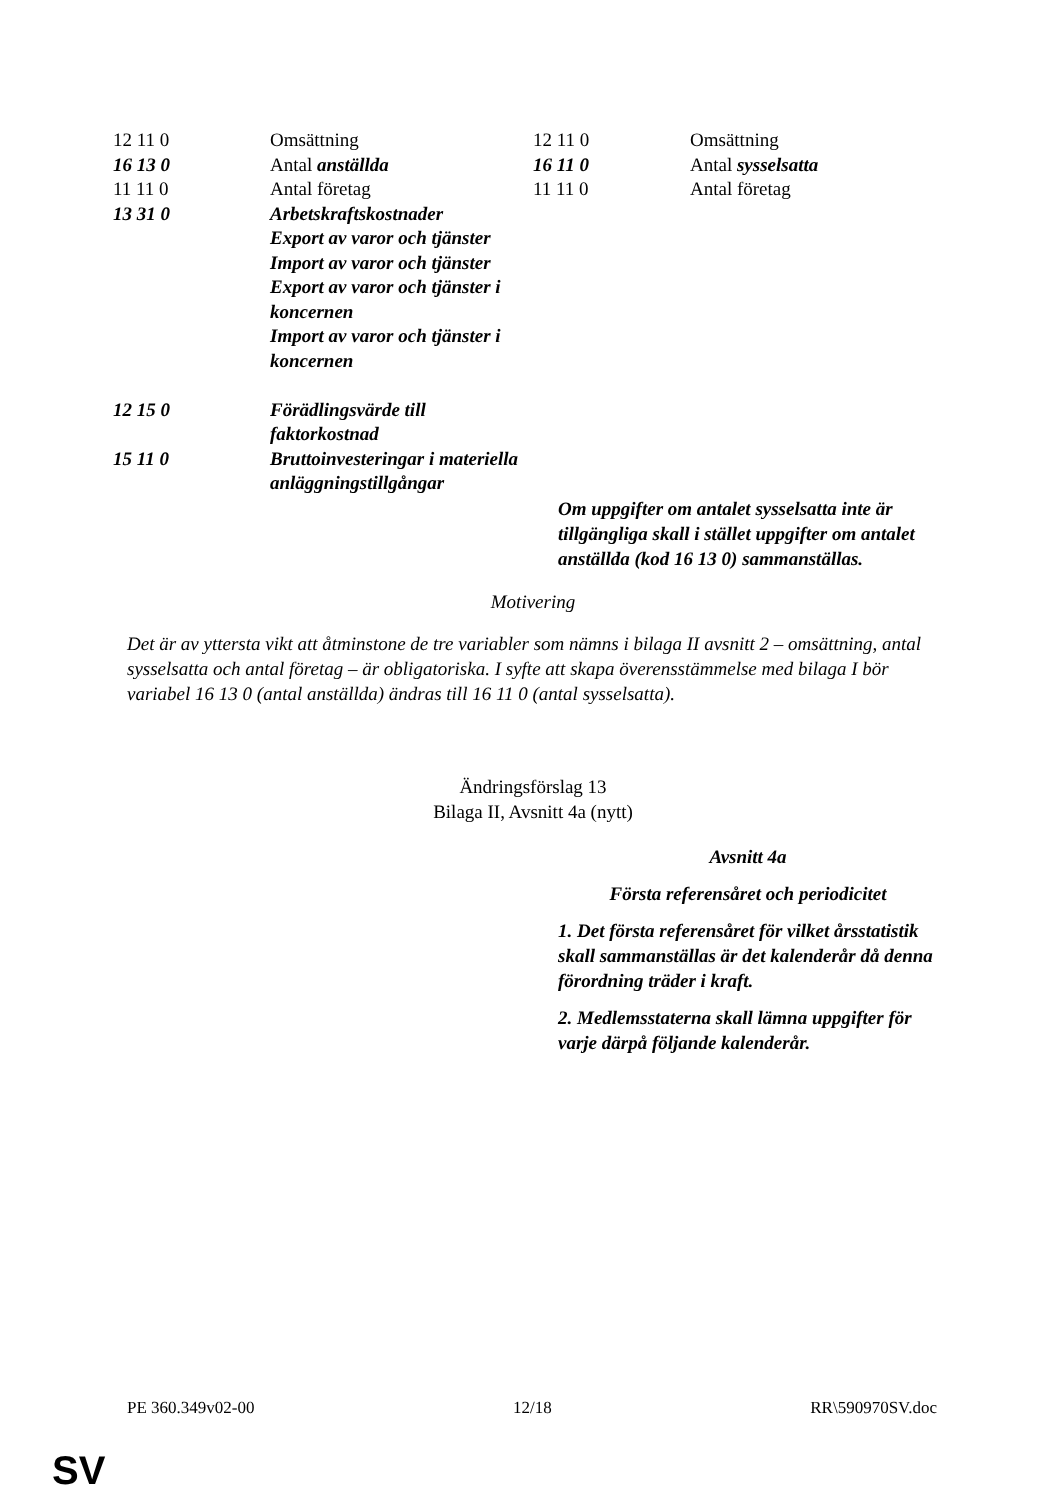| 12 11 0 | Omsättning |
| 16 13 0 | Antal anställda |
| 11 11 0 | Antal företag |
| 13 31 0 | Arbetskraftskostnader Export av varor och tjänster Import av varor och tjänster Export av varor och tjänster i koncernen Import av varor och tjänster i koncernen |
| 12 15 0 | Förädlingsvärde till faktorkostnad |
| 15 11 0 | Bruttoinvesteringar i materiella anläggningstillgångar |
| 12 11 0 | Omsättning |
| 16 11 0 | Antal sysselsatta |
| 11 11 0 | Antal företag |
Om uppgifter om antalet sysselsatta inte är tillgängliga skall i stället uppgifter om antalet anställda (kod 16 13 0) sammanställas.
Motivering
Det är av yttersta vikt att åtminstone de tre variabler som nämns i bilaga II avsnitt 2 – omsättning, antal sysselsatta och antal företag – är obligatoriska. I syfte att skapa överensstämmelse med bilaga I bör variabel 16 13 0 (antal anställda) ändras till 16 11 0 (antal sysselsatta).
Ändringsförslag 13
Bilaga II, Avsnitt 4a (nytt)
Avsnitt 4a
Första referensåret och periodicitet
1. Det första referensåret för vilket årsstatistik skall sammanställas är det kalenderår då denna förordning träder i kraft.
2. Medlemsstaterna skall lämna uppgifter för varje därpå följande kalenderår.
PE 360.349v02-00 12/18 RR\590970SV.doc
SV